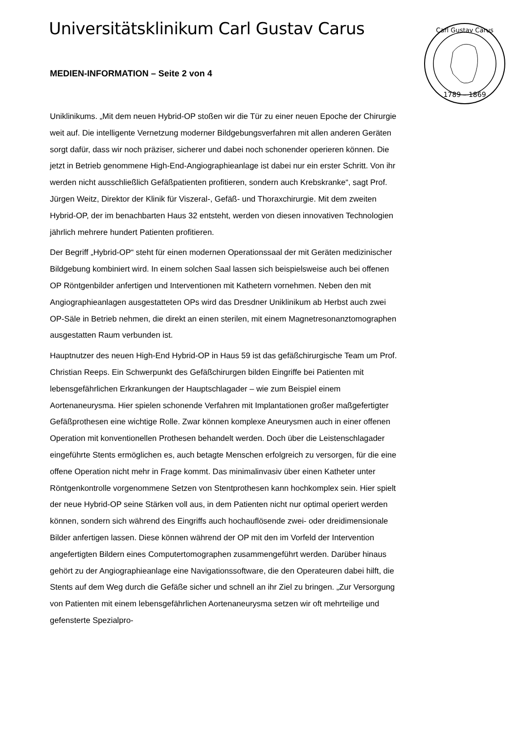Universitätsklinikum Carl Gustav Carus
1789 – 1869
Carl Gustav Carus
MEDIEN-INFORMATION – Seite 2 von 4
Uniklinikums. „Mit dem neuen Hybrid-OP stoßen wir die Tür zu einer neuen Epoche der Chirurgie weit auf. Die intelligente Vernetzung moderner Bildgebungsverfahren mit allen anderen Geräten sorgt dafür, dass wir noch präziser, sicherer und dabei noch schonender operieren können. Die jetzt in Betrieb genommene High-End-Angiographieanlage ist dabei nur ein erster Schritt. Von ihr werden nicht ausschließlich Gefäßpatienten profitieren, sondern auch Krebskranke“, sagt Prof. Jürgen Weitz, Direktor der Klinik für Viszeral-, Gefäß- und Thoraxchirurgie. Mit dem zweiten Hybrid-OP, der im benachbarten Haus 32 entsteht, werden von diesen innovativen Technologien jährlich mehrere hundert Patienten profitieren.
Der Begriff „Hybrid-OP“ steht für einen modernen Operationssaal der mit Geräten medizinischer Bildgebung kombiniert wird. In einem solchen Saal lassen sich beispielsweise auch bei offenen OP Röntgenbilder anfertigen und Interventionen mit Kathetern vornehmen. Neben den mit Angiographieanlagen ausgestatteten OPs wird das Dresdner Uniklinikum ab Herbst auch zwei OP-Säle in Betrieb nehmen, die direkt an einen sterilen, mit einem Magnetresonanztomographen ausgestatten Raum verbunden ist.
Hauptnutzer des neuen High-End Hybrid-OP in Haus 59 ist das gefäßchirurgische Team um Prof. Christian Reeps. Ein Schwerpunkt des Gefäßchirurgen bilden Eingriffe bei Patienten mit lebensgefährlichen Erkrankungen der Hauptschlagader – wie zum Beispiel einem Aortenaneurysma. Hier spielen schonende Verfahren mit Implantationen großer maßgefertigter Gefäßprothesen eine wichtige Rolle. Zwar können komplexe Aneurysmen auch in einer offenen Operation mit konventionellen Prothesen behandelt werden. Doch über die Leistenschlagader eingeführte Stents ermöglichen es, auch betagte Menschen erfolgreich zu versorgen, für die eine offene Operation nicht mehr in Frage kommt. Das minimalinvasiv über einen Katheter unter Röntgenkontrolle vorgenommene Setzen von Stentprothesen kann hochkomplex sein. Hier spielt der neue Hybrid-OP seine Stärken voll aus, in dem Patienten nicht nur optimal operiert werden können, sondern sich während des Eingriffs auch hochauflösende zwei- oder dreidimensionale Bilder anfertigen lassen. Diese können während der OP mit den im Vorfeld der Intervention angefertigten Bildern eines Computertomographen zusammengeführt werden. Darüber hinaus gehört zu der Angiographieanlage eine Navigationssoftware, die den Operateuren dabei hilft, die Stents auf dem Weg durch die Gefäße sicher und schnell an ihr Ziel zu bringen. „Zur Versorgung von Patienten mit einem lebensgefährlichen Aortenaneurysma setzen wir oft mehrteilige und gefensterte Spezialpro-